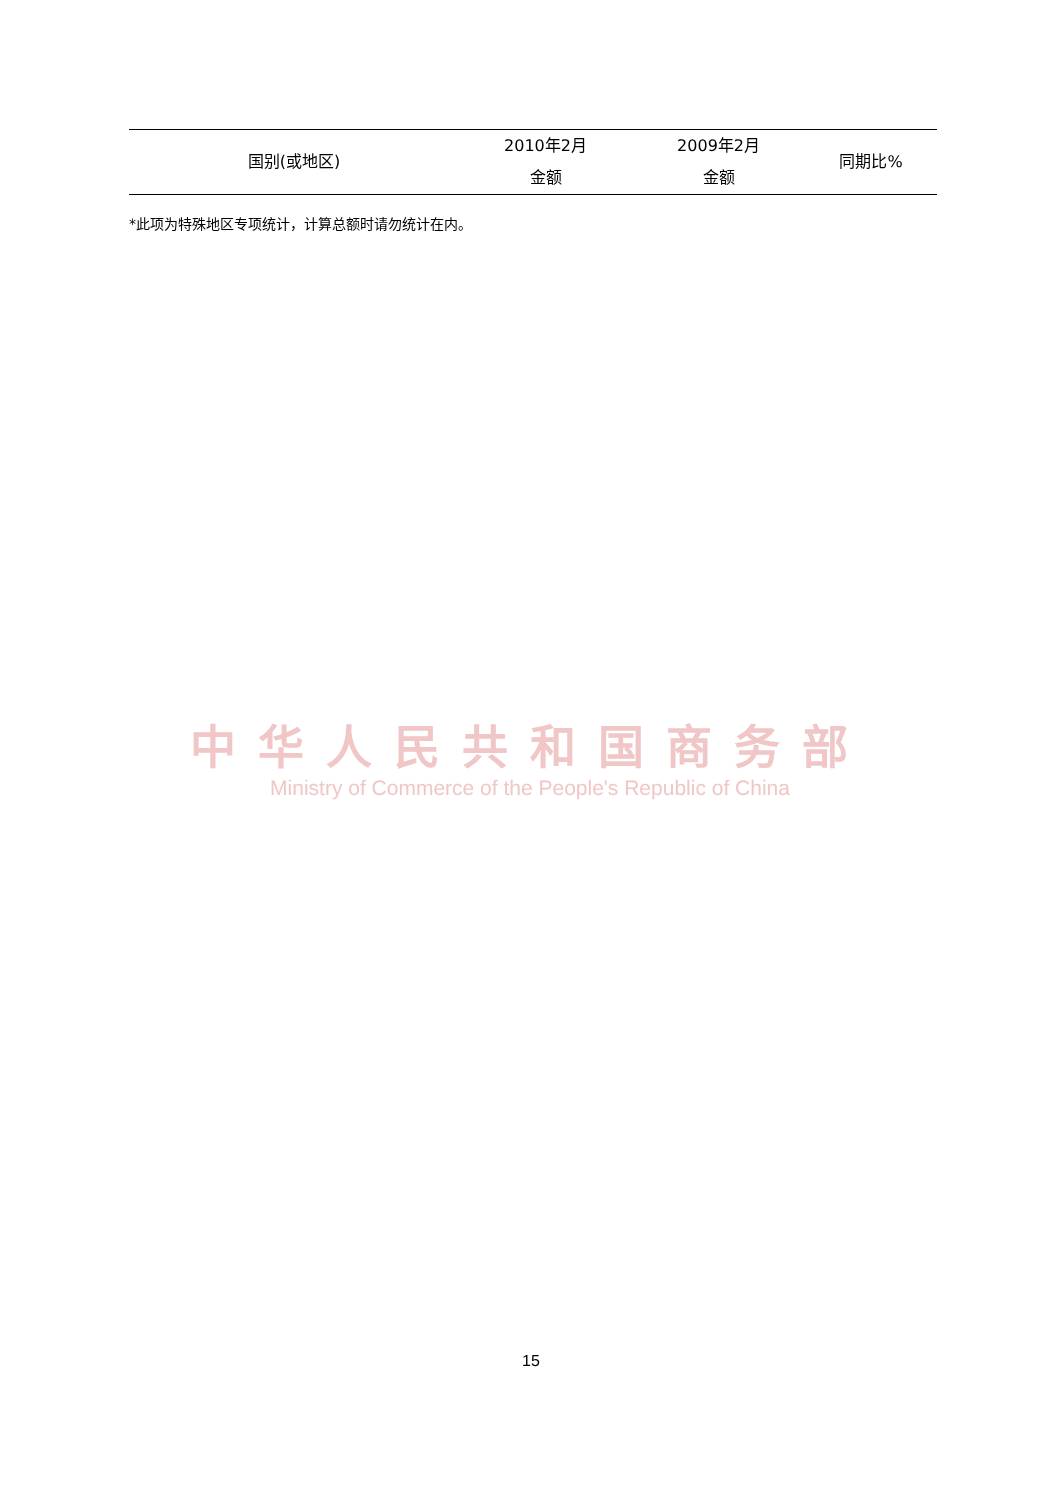| 国别(或地区) | 2010年2月 金额 | 2009年2月 金额 | 同期比% |
| --- | --- | --- | --- |
*此项为特殊地区专项统计，计算总额时请勿统计在内。
中华人民共和国商务部
Ministry of Commerce of the People's Republic of China
15